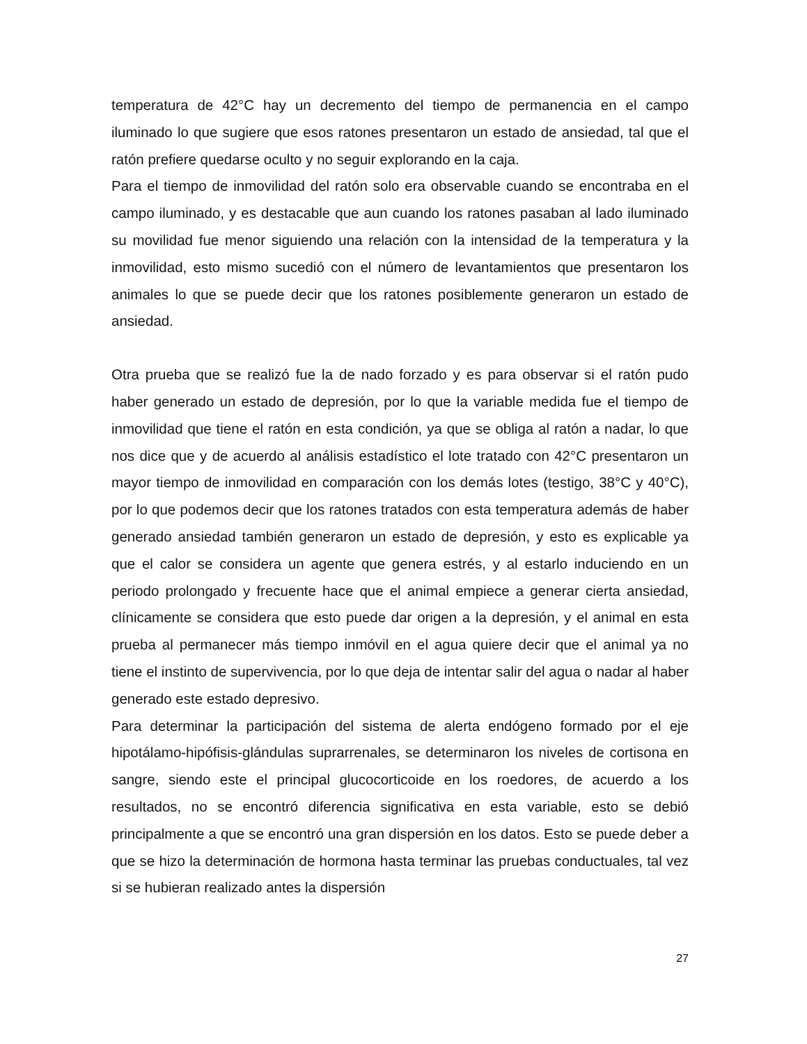temperatura de 42°C hay un decremento del tiempo de permanencia en el campo iluminado lo que sugiere que esos ratones presentaron un estado de ansiedad, tal que el ratón prefiere quedarse oculto y no seguir explorando en la caja.
Para el tiempo de inmovilidad del ratón solo era observable cuando se encontraba en el campo iluminado, y es destacable que aun cuando los ratones pasaban al lado iluminado su movilidad fue menor siguiendo una relación con la intensidad de la temperatura y la inmovilidad, esto mismo sucedió con el número de levantamientos que presentaron los animales lo que se puede decir que los ratones posiblemente generaron un estado de ansiedad.
Otra prueba que se realizó fue la de nado forzado y es para observar si el ratón pudo haber generado un estado de depresión, por lo que la variable medida fue el tiempo de inmovilidad que tiene el ratón en esta condición, ya que se obliga al ratón a nadar, lo que nos dice que y de acuerdo al análisis estadístico el lote tratado con 42°C presentaron un mayor tiempo de inmovilidad en comparación con los demás lotes (testigo, 38°C y 40°C), por lo que podemos decir que los ratones tratados con esta temperatura además de haber generado ansiedad también generaron un estado de depresión, y esto es explicable ya que el calor se considera un agente que genera estrés, y al estarlo induciendo en un periodo prolongado y frecuente hace que el animal empiece a generar cierta ansiedad, clínicamente se considera que esto puede dar origen a la depresión, y el animal en esta prueba al permanecer más tiempo inmóvil en el agua quiere decir que el animal ya no tiene el instinto de supervivencia, por lo que deja de intentar salir del agua o nadar al haber generado este estado depresivo.
Para determinar la participación del sistema de alerta endógeno formado por el eje hipotálamo-hipófisis-glándulas suprarrenales, se determinaron los niveles de cortisona en sangre, siendo este el principal glucocorticoide en los roedores, de acuerdo a los resultados, no se encontró diferencia significativa en esta variable, esto se debió principalmente a que se encontró una gran dispersión en los datos. Esto se puede deber a que se hizo la determinación de hormona hasta terminar las pruebas conductuales, tal vez si se hubieran realizado antes la dispersión
27